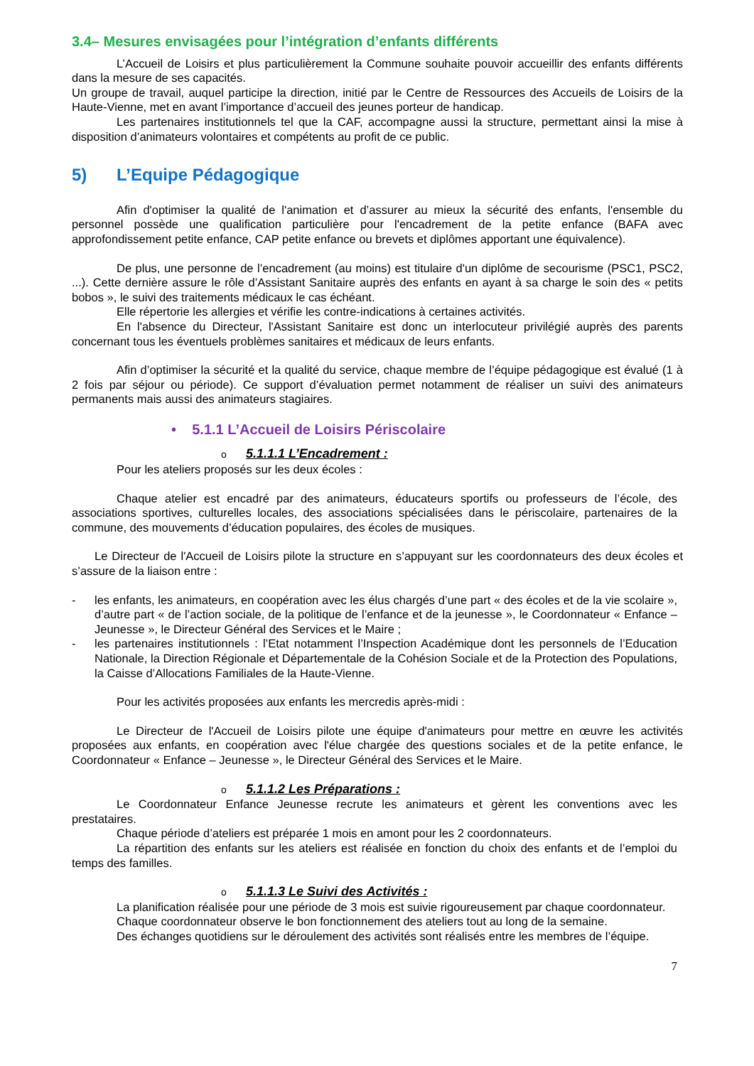3.4– Mesures envisagées pour l’intégration d’enfants différents
L’Accueil de Loisirs et plus particulièrement la Commune souhaite pouvoir accueillir des enfants différents dans la mesure de ses capacités.
Un groupe de travail, auquel participe la direction, initié par le Centre de Ressources des Accueils de Loisirs de la Haute-Vienne, met en avant l’importance d’accueil des jeunes porteur de handicap.
Les partenaires institutionnels tel que la CAF, accompagne aussi la structure, permettant ainsi la mise à disposition d’animateurs volontaires et compétents au profit de ce public.
5) L’Equipe Pédagogique
Afin d'optimiser la qualité de l'animation et d’assurer au mieux la sécurité des enfants, l'ensemble du personnel possède une qualification particulière pour l'encadrement de la petite enfance (BAFA avec approfondissement petite enfance, CAP petite enfance ou brevets et diplômes apportant une équivalence).
De plus, une personne de l’encadrement (au moins) est titulaire d'un diplôme de secourisme (PSC1, PSC2, ...). Cette dernière assure le rôle d’Assistant Sanitaire auprès des enfants en ayant à sa charge le soin des « petits bobos », le suivi des traitements médicaux le cas échéant.
Elle répertorie les allergies et vérifie les contre-indications à certaines activités.
En l'absence du Directeur, l'Assistant Sanitaire est donc un interlocuteur privilégié auprès des parents concernant tous les éventuels problèmes sanitaires et médicaux de leurs enfants.
Afin d’optimiser la sécurité et la qualité du service, chaque membre de l’équipe pédagogique est évalué (1 à 2 fois par séjour ou période). Ce support d’évaluation permet notamment de réaliser un suivi des animateurs permanents mais aussi des animateurs stagiaires.
• 5.1.1 L’Accueil de Loisirs Périscolaire
o 5.1.1.1 L’Encadrement :
Pour les ateliers proposés sur les deux écoles :
Chaque atelier est encadré par des animateurs, éducateurs sportifs ou professeurs de l’école, des associations sportives, culturelles locales, des associations spécialisées dans le périscolaire, partenaires de la commune, des mouvements d’éducation populaires, des écoles de musiques.
Le Directeur de l'Accueil de Loisirs pilote la structure en s’appuyant sur les coordonnateurs des deux écoles et s’assure de la liaison entre :
- les enfants, les animateurs, en coopération avec les élus chargés d’une part « des écoles et de la vie scolaire », d’autre part « de l’action sociale, de la politique de l’enfance et de la jeunesse », le Coordonnateur « Enfance – Jeunesse », le Directeur Général des Services et le Maire ;
- les partenaires institutionnels : l’Etat notamment l’Inspection Académique dont les personnels de l’Education Nationale, la Direction Régionale et Départementale de la Cohésion Sociale et de la Protection des Populations, la Caisse d’Allocations Familiales de la Haute-Vienne.
Pour les activités proposées aux enfants les mercredis après-midi :
Le Directeur de l'Accueil de Loisirs pilote une équipe d'animateurs pour mettre en œuvre les activités proposées aux enfants, en coopération avec l'élue chargée des questions sociales et de la petite enfance, le Coordonnateur « Enfance – Jeunesse », le Directeur Général des Services et le Maire.
o 5.1.1.2 Les Préparations :
Le Coordonnateur Enfance Jeunesse recrute les animateurs et gèrent les conventions avec les prestataires.
Chaque période d’ateliers est préparée 1 mois en amont pour les 2 coordonnateurs.
La répartition des enfants sur les ateliers est réalisée en fonction du choix des enfants et de l’emploi du temps des familles.
o 5.1.1.3 Le Suivi des Activités :
La planification réalisée pour une période de 3 mois est suivie rigoureusement par chaque coordonnateur.
Chaque coordonnateur observe le bon fonctionnement des ateliers tout au long de la semaine.
Des échanges quotidiens sur le déroulement des activités sont réalisés entre les membres de l’équipe.
7